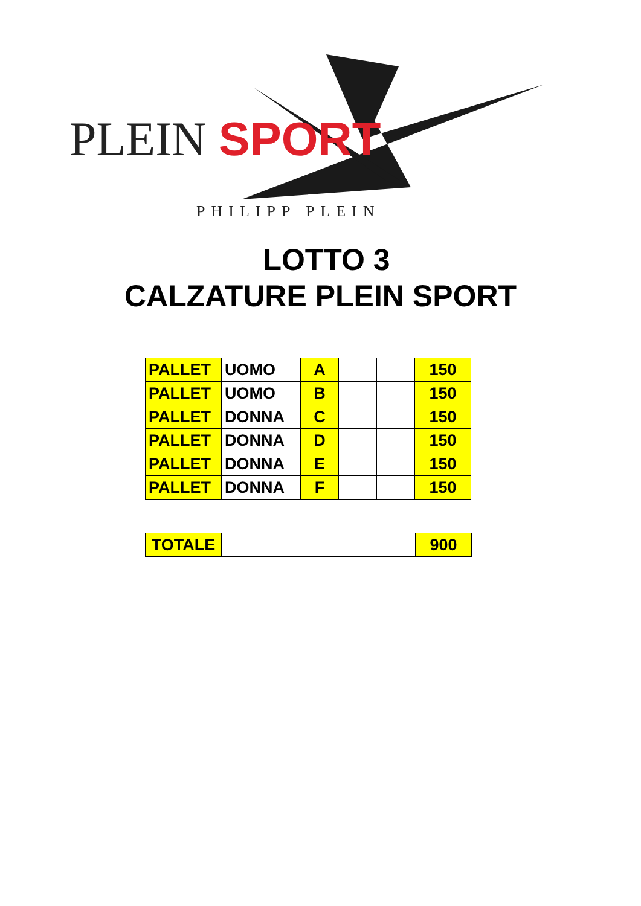PLEIN SPORT
PHILIPP PLEIN
LOTTO 3
CALZATURE PLEIN SPORT
| PALLET | UOMO | A | | | 150 |
| PALLET | UOMO | B | | | 150 |
| PALLET | DONNA | C | | | 150 |
| PALLET | DONNA | D | | | 150 |
| PALLET | DONNA | E | | | 150 |
| PALLET | DONNA | F | | | 150 |
| TOTALE | | 900 |